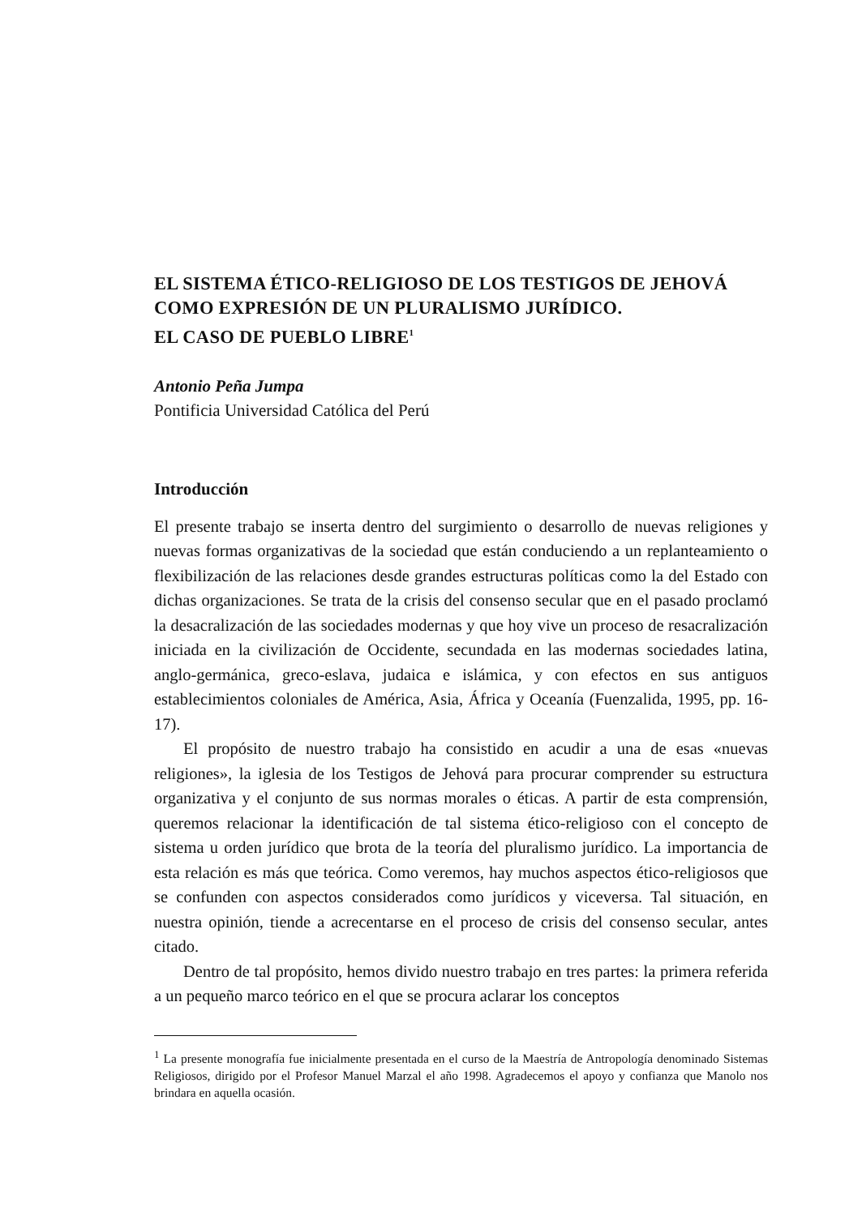EL SISTEMA ÉTICO-RELIGIOSO DE LOS TESTIGOS DE JEHOVÁ
COMO EXPRESIÓN DE UN PLURALISMO JURÍDICO.
EL CASO DE PUEBLO LIBRE<sup>1</sup>
Antonio Peña Jumpa
Pontificia Universidad Católica del Perú
Introducción
El presente trabajo se inserta dentro del surgimiento o desarrollo de nuevas religiones y nuevas formas organizativas de la sociedad que están conduciendo a un replanteamiento o flexibilización de las relaciones desde grandes estructuras políticas como la del Estado con dichas organizaciones. Se trata de la crisis del consenso secular que en el pasado proclamó la desacralización de las sociedades modernas y que hoy vive un proceso de resacralización iniciada en la civilización de Occidente, secundada en las modernas sociedades latina, anglo-germánica, greco-eslava, judaica e islámica, y con efectos en sus antiguos establecimientos coloniales de América, Asia, África y Oceanía (Fuenzalida, 1995, pp. 16-17).
El propósito de nuestro trabajo ha consistido en acudir a una de esas «nuevas religiones», la iglesia de los Testigos de Jehová para procurar comprender su estructura organizativa y el conjunto de sus normas morales o éticas. A partir de esta comprensión, queremos relacionar la identificación de tal sistema ético-religioso con el concepto de sistema u orden jurídico que brota de la teoría del pluralismo jurídico. La importancia de esta relación es más que teórica. Como veremos, hay muchos aspectos ético-religiosos que se confunden con aspectos considerados como jurídicos y viceversa. Tal situación, en nuestra opinión, tiende a acrecentarse en el proceso de crisis del consenso secular, antes citado.
Dentro de tal propósito, hemos divido nuestro trabajo en tres partes: la primera referida a un pequeño marco teórico en el que se procura aclarar los conceptos
<sup>1</sup> La presente monografía fue inicialmente presentada en el curso de la Maestría de Antropología denominado Sistemas Religiosos, dirigido por el Profesor Manuel Marzal el año 1998. Agradecemos el apoyo y confianza que Manolo nos brindara en aquella ocasión.